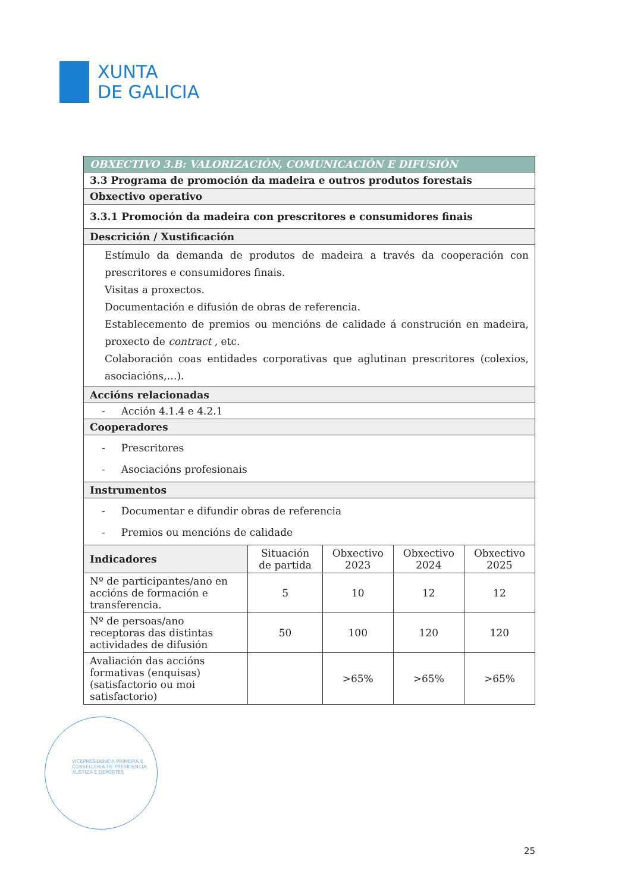XUNTA
DE GALICIA
| OBXECTIVO 3.B: VALORIZACIÓN, COMUNICACIÓN E DIFUSIÓN | | | | |
| 3.3 Programa de promoción da madeira e outros produtos forestais | | | | |
| Obxectivo operativo | | | | |
| 3.3.1 Promoción da madeira con prescritores e consumidores finais | | | | |
| Descrición / Xustificación | | | | |
| Estímulo da demanda de produtos de madeira a través da cooperación con prescritores e consumidores finais. Visitas a proxectos. Documentación e difusión de obras de referencia. Establecemento de premios ou mencións de calidade á construción en madeira, proxecto de contract , etc. Colaboración coas entidades corporativas que aglutinan prescritores (colexios, asociacións,…). | | | | |
| Accións relacionadas | | | | |
| - Acción 4.1.4 e 4.2.1 | | | | |
| Cooperadores | | | | |
| - Prescritores - Asociacións profesionais | | | | |
| Instrumentos | | | | |
| - Documentar e difundir obras de referencia - Premios ou mencións de calidade | | | | |
| Indicadores | Situación de partida | Obxectivo 2023 | Obxectivo 2024 | Obxectivo 2025 |
| Nº de participantes/ano en accións de formación e transferencia. | 5 | 10 | 12 | 12 |
| Nº de persoas/ano receptoras das distintas actividades de difusión | 50 | 100 | 120 | 120 |
| Avaliación das accións formativas (enquisas) (satisfactorio ou moi satisfactorio) | | >65% | >65% | >65% |
VICEPRESIDENCIA PRIMEIRA E CONSELLERÍA DE PRESIDENCIA, XUSTIZA E DEPORTES
25